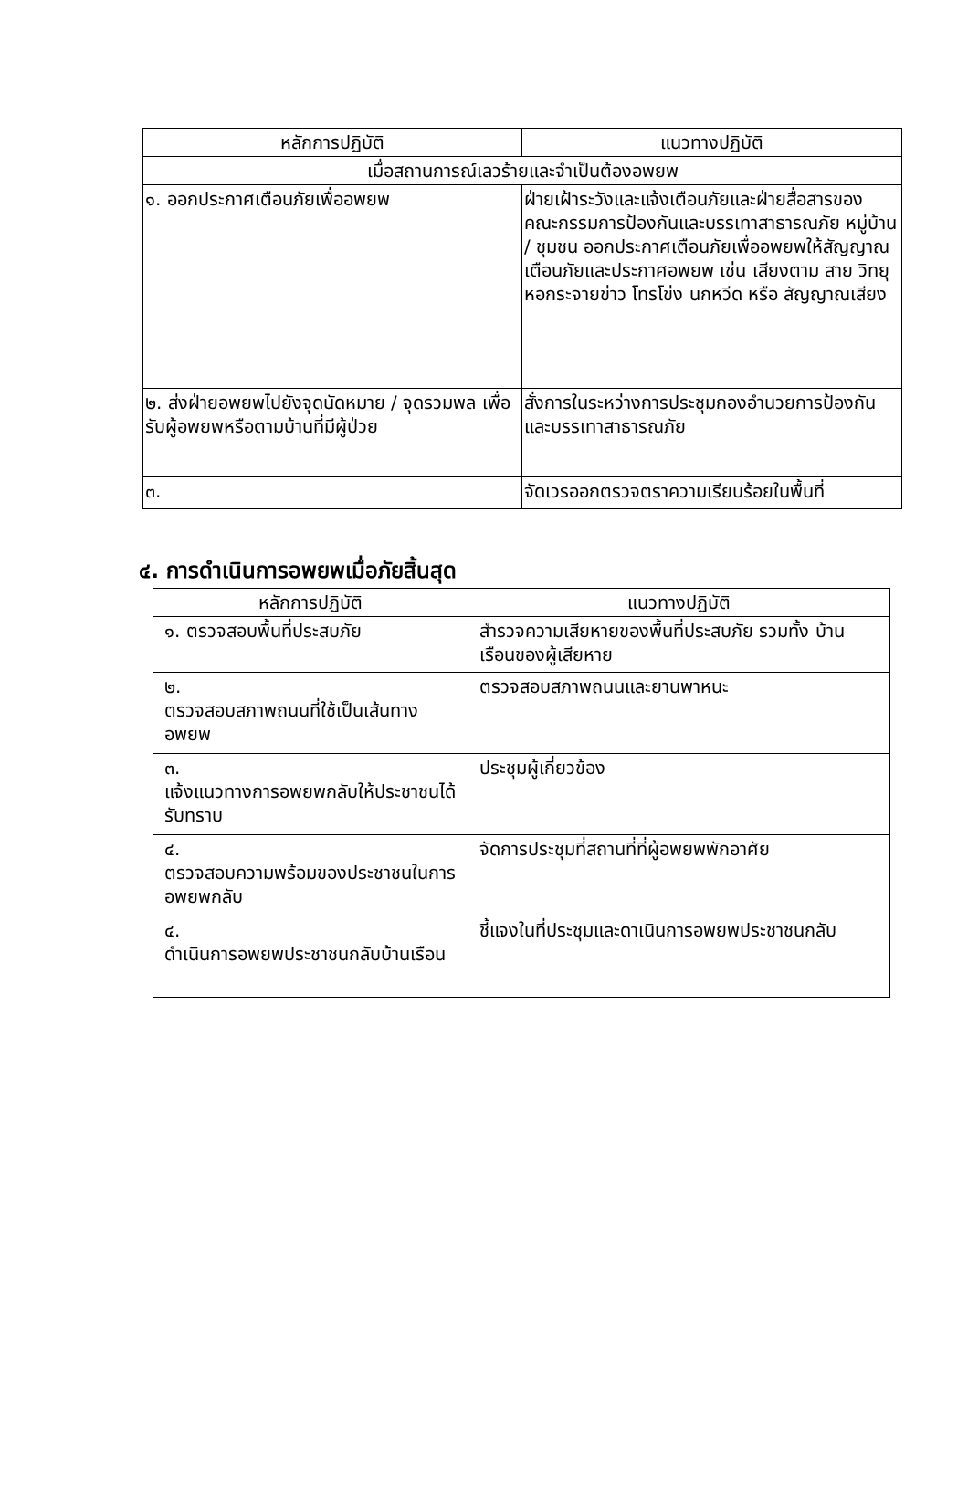| หลักการปฏิบัติ | แนวทางปฏิบัติ |
| --- | --- |
| เมื่อสถานการณ์เลวร้ายและจำเป็นต้องอพยพ | |
| ๑. ออกประกาศเตือนภัยเพื่ออพยพ | ฝ่ายเฝ้าระวังและแจ้งเตือนภัยและฝ่ายสื่อสารของ คณะกรรมการป้องกันและบรรเทาสาธารณภัย หมู่บ้าน / ชุมชน ออกประกาศเตือนภัยเพื่ออพยพให้สัญญาณเตือนภัยและประกาศอพยพ เช่น เสียงตาม สาย วิทยุ หอกระจายข่าว โทรโข่ง นกหวีด หรือ สัญญาณเสียง |
| ๒. ส่งฝ่ายอพยพไปยังจุดนัดหมาย / จุดรวมพล เพื่อรับผู้อพยพหรือตามบ้านที่มีผู้ป่วย | สั่งการในระหว่างการประชุมกองอำนวยการป้องกัน และบรรเทาสาธารณภัย |
| ๓. | จัดเวรออกตรวจตราความเรียบร้อยในพื้นที่ |
๔. การดำเนินการอพยพเมื่อภัยสิ้นสุด
| หลักการปฏิบัติ | แนวทางปฏิบัติ |
| --- | --- |
| ๑. ตรวจสอบพื้นที่ประสบภัย | สำรวจความเสียหายของพื้นที่ประสบภัย รวมทั้ง บ้านเรือนของผู้เสียหาย |
| ๒. ตรวจสอบสภาพถนนที่ใช้เป็นเส้นทางอพยพ | ตรวจสอบสภาพถนนและยานพาหนะ |
| ๓. แจ้งแนวทางการอพยพกลับให้ประชาชนได้ รับทราบ | ประชุมผู้เกี่ยวข้อง |
| ๔. ตรวจสอบความพร้อมของประชาชนในการ อพยพกลับ | จัดการประชุมที่สถานที่ที่ผู้อพยพพักอาศัย |
| ๔. ดำเนินการอพยพประชาชนกลับบ้านเรือน | ชี้แจงในที่ประชุมและดาเนินการอพยพประชาชนกลับ |